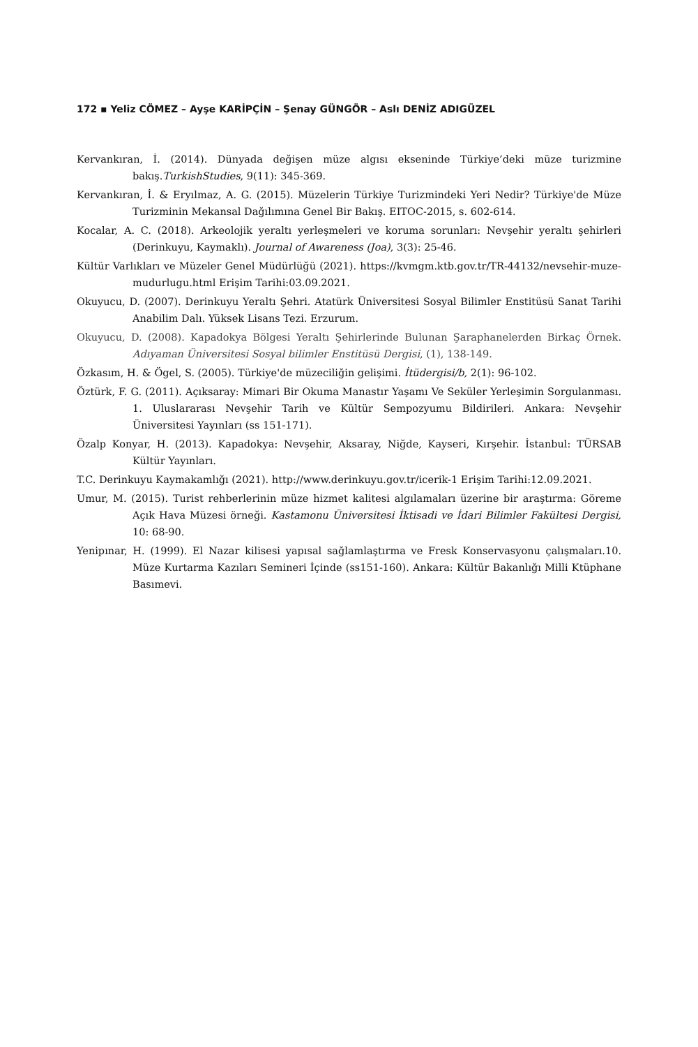172 ▪ Yeliz CÖMEZ – Ayşe KARİPÇİN – Şenay GÜNGÖR – Aslı DENİZ ADIGÜZEL
Kervankıran, İ. (2014). Dünyada değişen müze algısı ekseninde Türkiye’deki müze turizmine bakış.TurkishStudies, 9(11): 345-369.
Kervankıran, İ. & Eryılmaz, A. G. (2015). Müzelerin Türkiye Turizmindeki Yeri Nedir? Türkiye'de Müze Turizminin Mekansal Dağılımına Genel Bir Bakış. EITOC-2015, s. 602-614.
Kocalar, A. C. (2018). Arkeolojik yeraltı yerleşmeleri ve koruma sorunları: Nevşehir yeraltı şehirleri (Derinkuyu, Kaymaklı). Journal of Awareness (Joa), 3(3): 25-46.
Kültür Varlıkları ve Müzeler Genel Müdürlüğü (2021). https://kvmgm.ktb.gov.tr/TR-44132/nevsehir-muze-mudurlugu.html Erişim Tarihi:03.09.2021.
Okuyucu, D. (2007). Derinkuyu Yeraltı Şehri. Atatürk Üniversitesi Sosyal Bilimler Enstitüsü Sanat Tarihi Anabilim Dalı. Yüksek Lisans Tezi. Erzurum.
Okuyucu, D. (2008). Kapadokya Bölgesi Yeraltı Şehirlerinde Bulunan Şaraphanelerden Birkaç Örnek. Adıyaman Üniversitesi Sosyal bilimler Enstitüsü Dergisi, (1), 138-149.
Özkasım, H. & Ögel, S. (2005). Türkiye'de müzeciliğin gelişimi. İtüdergisi/b, 2(1): 96-102.
Öztürk, F. G. (2011). Açıksaray: Mimari Bir Okuma Manastır Yaşamı Ve Seküler Yerleşimin Sorgulanması. 1. Uluslararası Nevşehir Tarih ve Kültür Sempozyumu Bildirileri. Ankara: Nevşehir Üniversitesi Yayınları (ss 151-171).
Özalp Konyar, H. (2013). Kapadokya: Nevşehir, Aksaray, Niğde, Kayseri, Kırşehir. İstanbul: TÜRSAB Kültür Yayınları.
T.C. Derinkuyu Kaymakamlığı (2021). http://www.derinkuyu.gov.tr/icerik-1 Erişim Tarihi:12.09.2021.
Umur, M. (2015). Turist rehberlerinin müze hizmet kalitesi algılamaları üzerine bir araştırma: Göreme Açık Hava Müzesi örneği. Kastamonu Üniversitesi İktisadi ve İdari Bilimler Fakültesi Dergisi, 10: 68-90.
Yenipınar, H. (1999). El Nazar kilisesi yapısal sağlamlaştırma ve Fresk Konservasyonu çalışmaları.10. Müze Kurtarma Kazıları Semineri İçinde (ss151-160). Ankara: Kültür Bakanlığı Milli Ktüphane Basımevi.